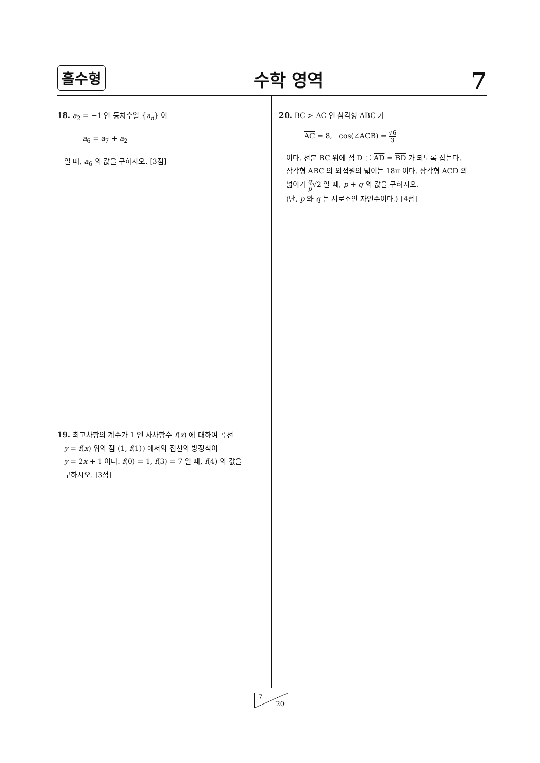홀수형
수학 영역
7
18. a<sub>2</sub> = −1 인 등차수열 {a<sub>n</sub>} 이
a<sub>6</sub> = a<sub>7</sub> + a<sub>2</sub>
일 때, a<sub>6</sub> 의 값을 구하시오. [3점]
19. 최고차항의 계수가 1 인 사차함수 f(x) 에 대하여 곡선
y = f(x) 위의 점 (1, f(1)) 에서의 접선의 방정식이
y = 2x + 1 이다. f(0) = 1, f(3) = 7 일 때, f(4) 의 값을
구하시오. [3점]
20. BC > AC 인 삼각형 ABC 가
AC = 8, cos(∠ACB) = √6 3
이다. 선분 BC 위에 점 D 를 AD = BD 가 되도록 잡는다.
삼각형 ABC 의 외접원의 넓이는 18π 이다. 삼각형 ACD 의
넓이가 q p√2 일 때, p + q 의 값을 구하시오.
(단, p 와 q 는 서로소인 자연수이다.) [4점]
7
20